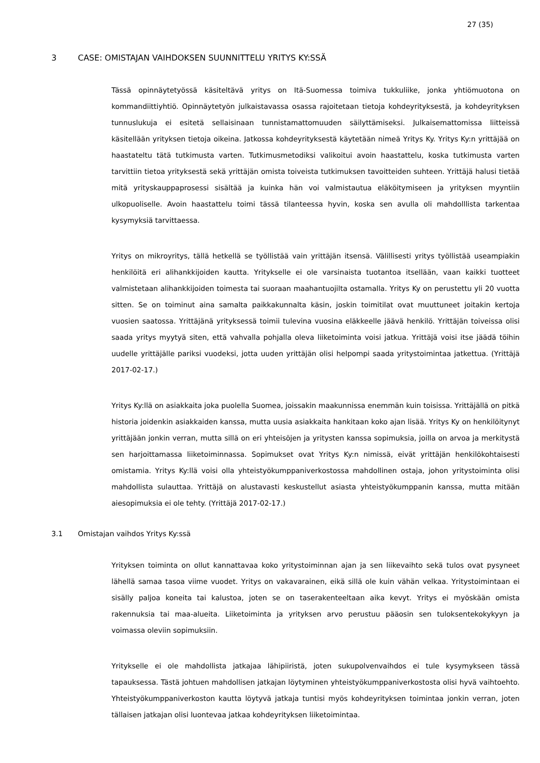27 (35)
3 CASE: OMISTAJAN VAIHDOKSEN SUUNNITTELU YRITYS KY:SSÄ
Tässä opinnäytetyössä käsiteltävä yritys on Itä-Suomessa toimiva tukkuliike, jonka yhtiömuotona on kommandiittiyhtiö. Opinnäytetyön julkaistavassa osassa rajoitetaan tietoja kohdeyrityksestä, ja kohdeyrityksen tunnuslukuja ei esitetä sellaisinaan tunnistamattomuuden säilyttämiseksi. Julkaisemattomissa liitteissä käsitellään yrityksen tietoja oikeina. Jatkossa kohdeyrityksestä käytetään nimeä Yritys Ky. Yritys Ky:n yrittäjää on haastateltu tätä tutkimusta varten. Tutkimusmetodiksi valikoitui avoin haastattelu, koska tutkimusta varten tarvittiin tietoa yrityksestä sekä yrittäjän omista toiveista tutkimuksen tavoitteiden suhteen. Yrittäjä halusi tietää mitä yrityskauppaprosessi sisältää ja kuinka hän voi valmistautua eläköitymiseen ja yrityksen myyntiin ulkopuoliselle. Avoin haastattelu toimi tässä tilanteessa hyvin, koska sen avulla oli mahdolllista tarkentaa kysymyksiä tarvittaessa.
Yritys on mikroyritys, tällä hetkellä se työllistää vain yrittäjän itsensä. Välillisesti yritys työllistää useampiakin henkilöitä eri alihankkijoiden kautta. Yritykselle ei ole varsinaista tuotantoa itsellään, vaan kaikki tuotteet valmistetaan alihankkijoiden toimesta tai suoraan maahantuojilta ostamalla. Yritys Ky on perustettu yli 20 vuotta sitten. Se on toiminut aina samalta paikkakunnalta käsin, joskin toimitilat ovat muuttuneet joitakin kertoja vuosien saatossa. Yrittäjänä yrityksessä toimii tulevina vuosina eläkkeelle jäävä henkilö. Yrittäjän toiveissa olisi saada yritys myytyä siten, että vahvalla pohjalla oleva liiketoiminta voisi jatkua. Yrittäjä voisi itse jäädä töihin uudelle yrittäjälle pariksi vuodeksi, jotta uuden yrittäjän olisi helpompi saada yritystoimintaa jatkettua. (Yrittäjä 2017-02-17.)
Yritys Ky:llä on asiakkaita joka puolella Suomea, joissakin maakunnissa enemmän kuin toisissa. Yrittäjällä on pitkä historia joidenkin asiakkaiden kanssa, mutta uusia asiakkaita hankitaan koko ajan lisää. Yritys Ky on henkilöitynyt yrittäjään jonkin verran, mutta sillä on eri yhteisöjen ja yritysten kanssa sopimuksia, joilla on arvoa ja merkitystä sen harjoittamassa liiketoiminnassa. Sopimukset ovat Yritys Ky:n nimissä, eivät yrittäjän henkilökohtaisesti omistamia. Yritys Ky:llä voisi olla yhteistyökumppaniverkostossa mahdollinen ostaja, johon yritystoiminta olisi mahdollista sulauttaa. Yrittäjä on alustavasti keskustellut asiasta yhteistyökumppanin kanssa, mutta mitään aiesopimuksia ei ole tehty. (Yrittäjä 2017-02-17.)
3.1 Omistajan vaihdos Yritys Ky:ssä
Yrityksen toiminta on ollut kannattavaa koko yritystoiminnan ajan ja sen liikevaihto sekä tulos ovat pysyneet lähellä samaa tasoa viime vuodet. Yritys on vakavarainen, eikä sillä ole kuin vähän velkaa. Yritystoimintaan ei sisälly paljoa koneita tai kalustoa, joten se on taserakenteeltaan aika kevyt. Yritys ei myöskään omista rakennuksia tai maa-alueita. Liiketoiminta ja yrityksen arvo perustuu pääosin sen tuloksentekokykyyn ja voimassa oleviin sopimuksiin.
Yritykselle ei ole mahdollista jatkajaa lähipiiristä, joten sukupolvenvaihdos ei tule kysymykseen tässä tapauksessa. Tästä johtuen mahdollisen jatkajan löytyminen yhteistyökumppaniverkostosta olisi hyvä vaihtoehto. Yhteistyökumppaniverkoston kautta löytyvä jatkaja tuntisi myös kohdeyrityksen toimintaa jonkin verran, joten tällaisen jatkajan olisi luontevaa jatkaa kohdeyrityksen liiketoimintaa.